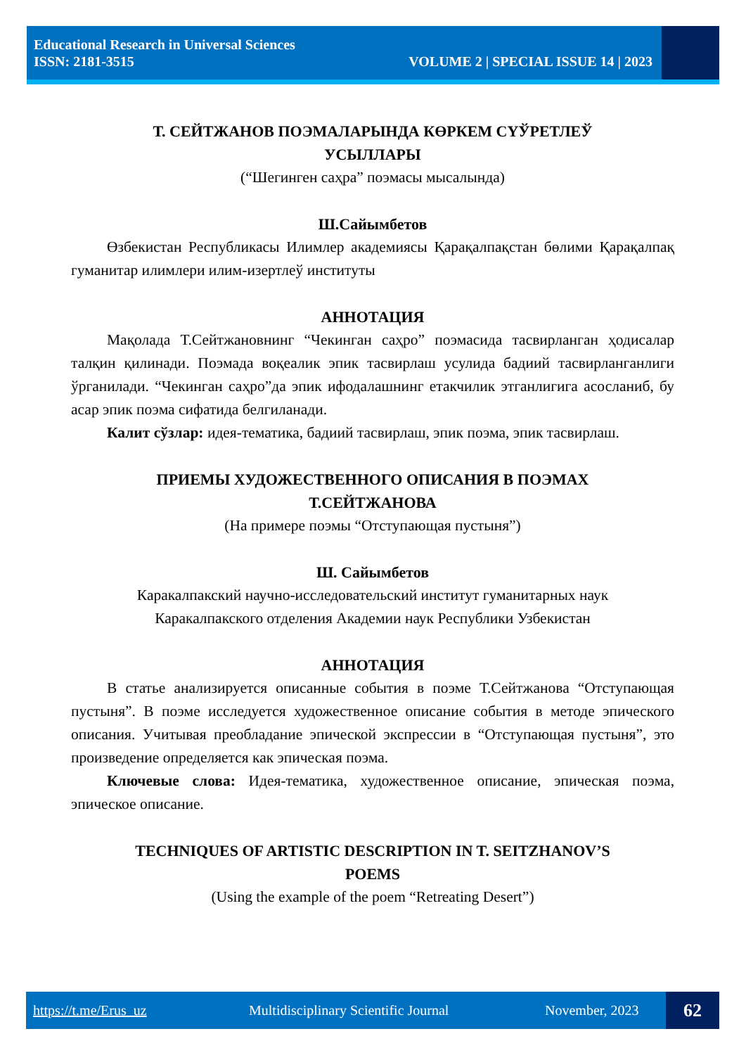Educational Research in Universal Sciences
ISSN: 2181-3515 VOLUME 2 | SPECIAL ISSUE 14 | 2023
Т. СЕЙТЖАНОВ ПОЭМАЛАРЫНДА КӨРКЕМ СҮЎРЕТЛЕЎ
УСЫЛЛАРЫ
(“Шегинген саҳра” поэмасы мысалында)
Ш.Сайымбетов
Өзбекистан Республикасы Илимлер академиясы Қарақалпақстан бөлими Қарақалпақ гуманитар илимлери илим-изертлеў институты
АННОТАЦИЯ
Мақолада Т.Сейтжановнинг “Чекинган саҳро” поэмасида тасвирланган ҳодисалар талқин қилинади. Поэмада воқеалик эпик тасвирлаш усулида бадиий тасвирланганлиги ўрганилади. “Чекинган саҳро”да эпик ифодалашнинг етакчилик этганлигига асосланиб, бу асар эпик поэма сифатида белгиланади.
Калит сўзлар: идея-тематика, бадиий тасвирлаш, эпик поэма, эпик тасвирлаш.
ПРИЕМЫ ХУДОЖЕСТВЕННОГО ОПИСАНИЯ В ПОЭМАХ
Т.СЕЙТЖАНОВА
(На примере поэмы “Отступающая пустыня”)
Ш. Сайымбетов
Каракалпакский научно-исследовательский институт гуманитарных наук
Каракалпакского отделения Академии наук Республики Узбекистан
АННОТАЦИЯ
В статье анализируется описанные события в поэме Т.Сейтжанова “Отступающая пустыня”. В поэме исследуется художественное описание события в методе эпического описания. Учитывая преобладание эпической экспрессии в “Отступающая пустыня”, это произведение определяется как эпическая поэма.
Ключевые слова: Идея-тематика, художественное описание, эпическая поэма, эпическое описание.
TECHNIQUES OF ARTISTIC DESCRIPTION IN T. SEITZHANOV’S
POEMS
(Using the example of the poem “Retreating Desert”)
https://t.me/Erus_uz Multidisciplinary Scientific Journal November, 2023 62